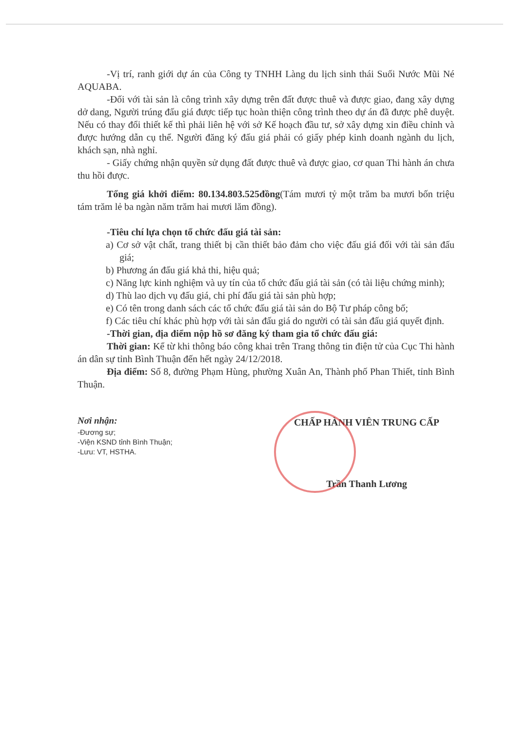-Vị trí, ranh giới dự án của Công ty TNHH Làng du lịch sinh thái Suối Nước Mũi Né AQUABA.
-Đối với tài sản là công trình xây dựng trên đất được thuê và được giao, đang xây dựng dở dang, Người trúng đấu giá được tiếp tục hoàn thiện công trình theo dự án đã được phê duyệt. Nếu có thay đổi thiết kế thì phải liên hệ với sở Kế hoạch đầu tư, sở xây dựng xin điều chỉnh và được hướng dẫn cụ thể. Người đăng ký đấu giá phải có giấy phép kinh doanh ngành du lịch, khách sạn, nhà nghỉ.
- Giấy chứng nhận quyền sử dụng đất được thuê và được giao, cơ quan Thi hành án chưa thu hồi được.
Tổng giá khởi điểm: 80.134.803.525đồng(Tám mươi tỷ một trăm ba mươi bốn triệu tám trăm lẻ ba ngàn năm trăm hai mươi lăm đồng).
-Tiêu chí lựa chọn tổ chức đấu giá tài sản:
a) Cơ sở vật chất, trang thiết bị cần thiết bảo đảm cho việc đấu giá đối với tài sản đấu giá;
b) Phương án đấu giá khả thi, hiệu quả;
c) Năng lực kinh nghiệm và uy tín của tổ chức đấu giá tài sản (có tài liệu chứng minh);
d) Thù lao dịch vụ đấu giá, chi phí đấu giá tài sản phù hợp;
e) Có tên trong danh sách các tổ chức đấu giá tài sản do Bộ Tư pháp công bố;
f) Các tiêu chí khác phù hợp với tài sản đấu giá do người có tài sản đấu giá quyết định.
-Thời gian, địa điểm nộp hồ sơ đăng ký tham gia tổ chức đấu giá:
Thời gian: Kể từ khi thông báo công khai trên Trang thông tin điện tử của Cục Thi hành án dân sự tỉnh Bình Thuận đến hết ngày 24/12/2018.
Địa điểm: Số 8, đường Phạm Hùng, phường Xuân An, Thành phố Phan Thiết, tỉnh Bình Thuận.
Nơi nhận:
-Đương sự;
-Viện KSND tỉnh Bình Thuận;
-Lưu: VT, HSTHA.
CHẤP HÀNH VIÊN TRUNG CẤP
Trần Thanh Lương